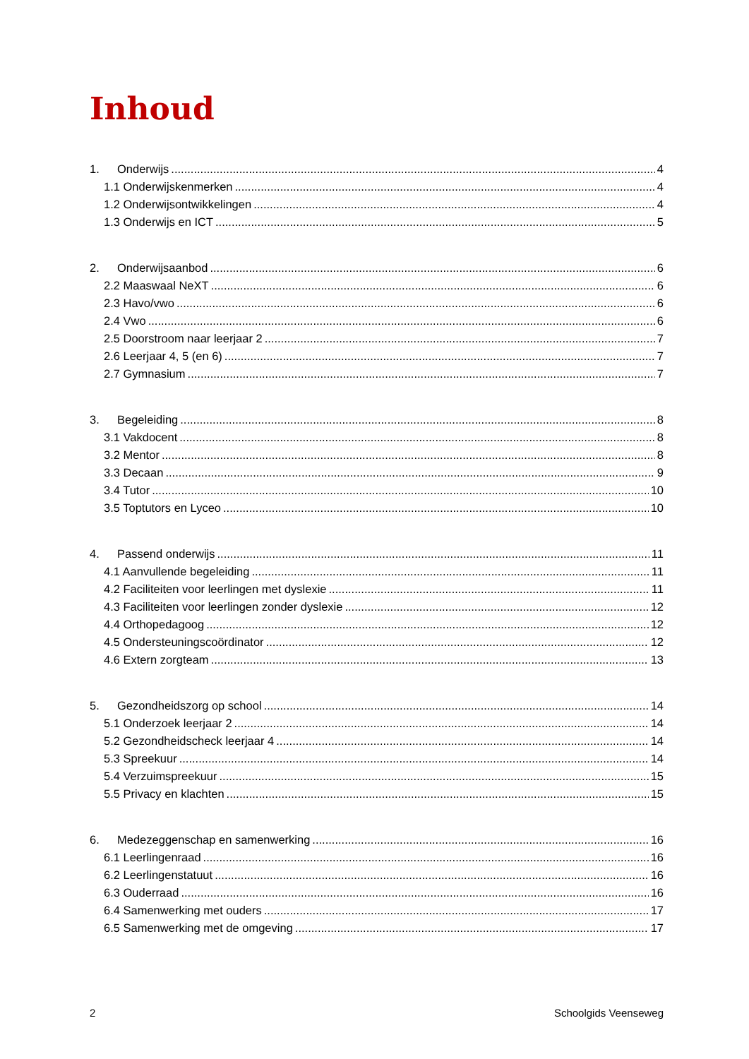Inhoud
1. Onderwijs 4
1.1 Onderwijskenmerken 4
1.2 Onderwijsontwikkelingen 4
1.3 Onderwijs en ICT 5
2. Onderwijsaanbod 6
2.2 Maaswaal NeXT 6
2.3 Havo/vwo 6
2.4 Vwo 6
2.5 Doorstroom naar leerjaar 2 7
2.6 Leerjaar 4, 5 (en 6) 7
2.7 Gymnasium 7
3. Begeleiding 8
3.1 Vakdocent 8
3.2 Mentor 8
3.3 Decaan 9
3.4 Tutor 10
3.5 Toptutors en Lyceo 10
4. Passend onderwijs 11
4.1 Aanvullende begeleiding 11
4.2 Faciliteiten voor leerlingen met dyslexie 11
4.3 Faciliteiten voor leerlingen zonder dyslexie 12
4.4 Orthopedagoog 12
4.5 Ondersteuningscoördinator 12
4.6 Extern zorgteam 13
5. Gezondheidszorg op school 14
5.1 Onderzoek leerjaar 2 14
5.2 Gezondheidscheck leerjaar 4 14
5.3 Spreekuur 14
5.4 Verzuimspreekuur 15
5.5 Privacy en klachten 15
6. Medezeggenschap en samenwerking 16
6.1 Leerlingenraad 16
6.2 Leerlingenstatuut 16
6.3 Ouderraad 16
6.4 Samenwerking met ouders 17
6.5 Samenwerking met de omgeving 17
2 Schoolgids Veenseweg